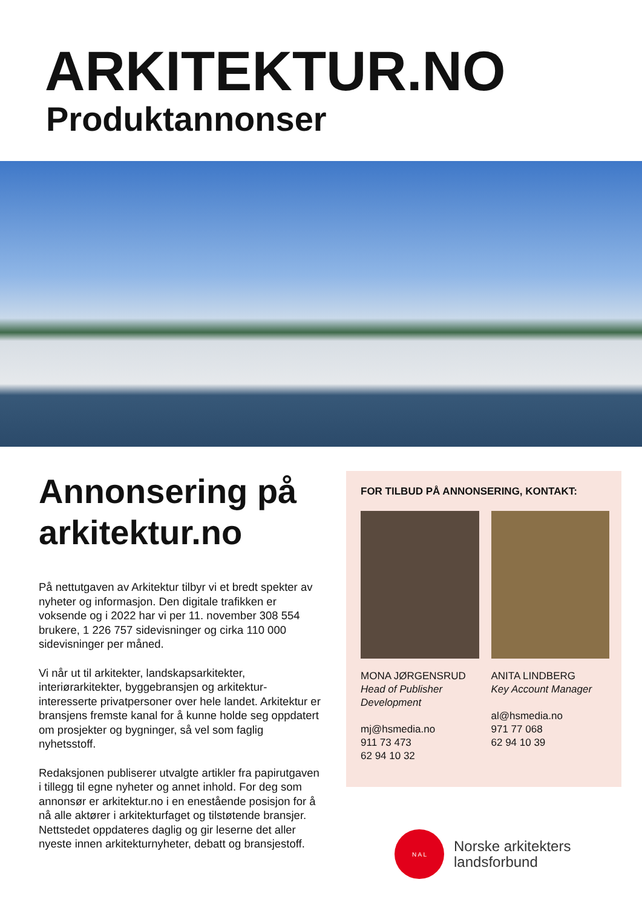ARKITEKTUR.NO
Produktannonser
Annonsering på arkitektur.no
På nettutgaven av Arkitektur tilbyr vi et bredt spekter av nyheter og informasjon. Den digitale trafikken er voksende og i 2022 har vi per 11. november 308 554 brukere, 1 226 757 sidevisninger og cirka 110 000 sidevisninger per måned.
Vi når ut til arkitekter, landskapsarkitekter, interiørarkitekter, byggebransjen og arkitektur-interesserte privatpersoner over hele landet. Arkitektur er bransjens fremste kanal for å kunne holde seg oppdatert om prosjekter og bygninger, så vel som faglig nyhetsstoff.
Redaksjonen publiserer utvalgte artikler fra papirutgaven i tillegg til egne nyheter og annet inhold. For deg som annonsør er arkitektur.no i en enestående posisjon for å nå alle aktører i arkitekturfaget og tilstøtende bransjer. Nettstedet oppdateres daglig og gir leserne det aller nyeste innen arkitekturnyheter, debatt og bransjestoff.
FOR TILBUD PÅ ANNONSERING, KONTAKT:
MONA JØRGENSRUD
Head of Publisher Development
mj@hsmedia.no
911 73 473
62 94 10 32
ANITA LINDBERG
Key Account Manager
al@hsmedia.no
971 77 068
62 94 10 39
N A L
Norske arkitekters
landsforbund